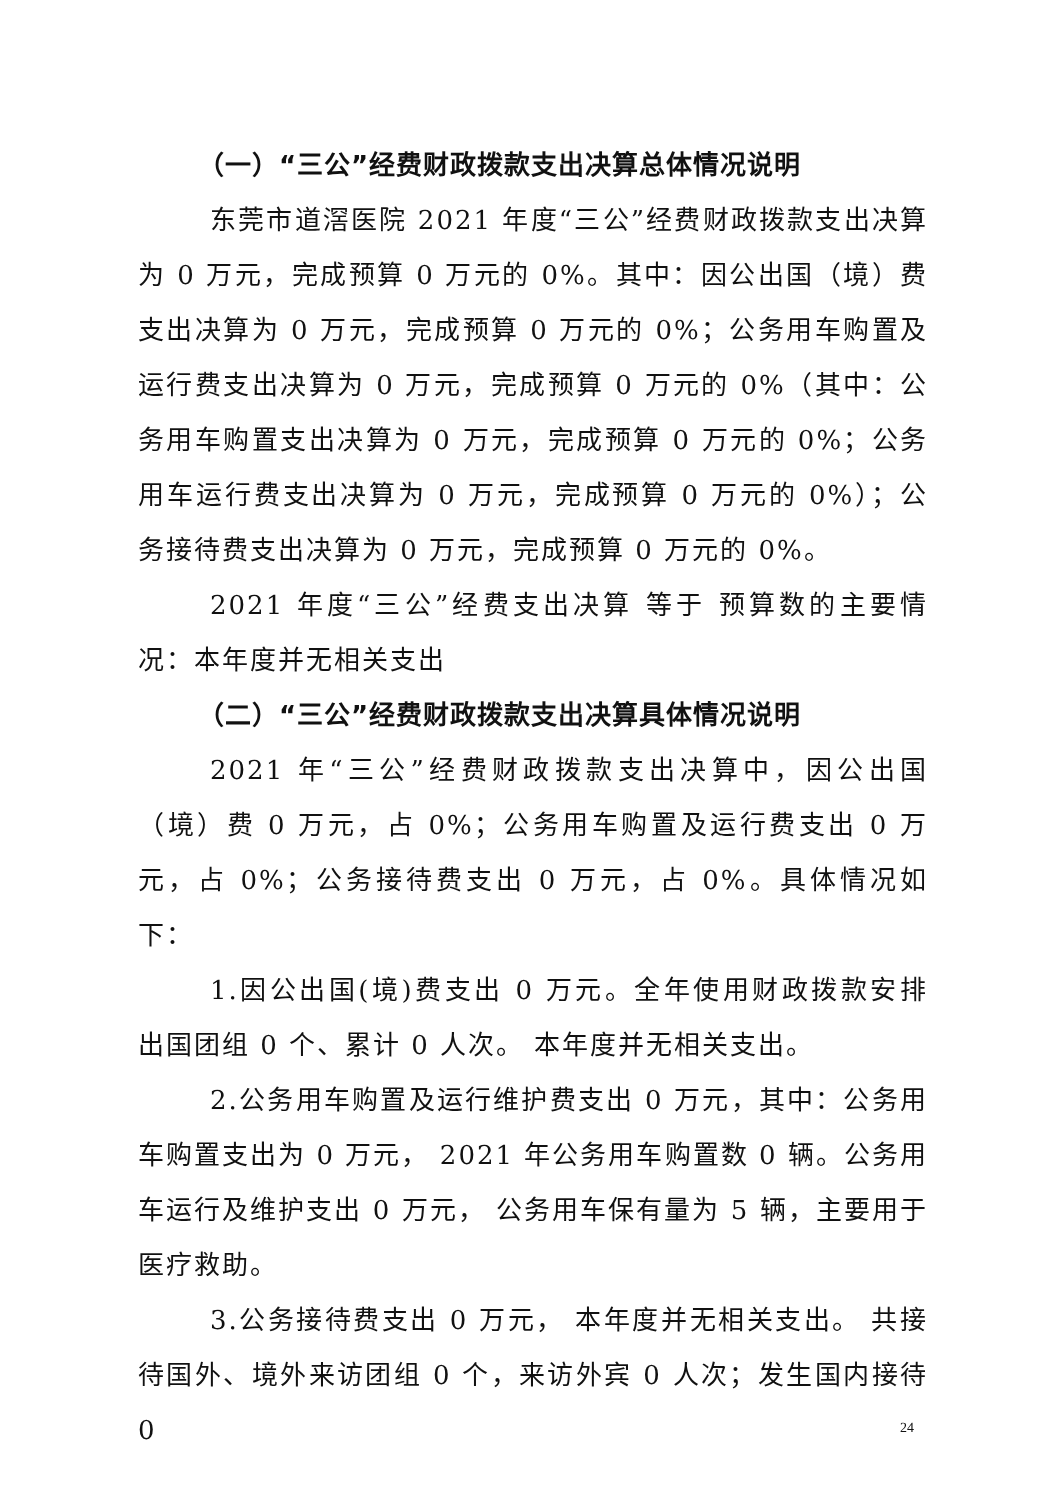（一）“三公”经费财政拨款支出决算总体情况说明
东莞市道滘医院 2021 年度“三公”经费财政拨款支出决算为 0 万元，完成预算 0 万元的 0%。其中：因公出国（境）费支出决算为 0 万元，完成预算 0 万元的 0%；公务用车购置及运行费支出决算为 0 万元，完成预算 0 万元的 0%（其中：公务用车购置支出决算为 0 万元，完成预算 0 万元的 0%；公务用车运行费支出决算为 0 万元，完成预算 0 万元的 0%）；公务接待费支出决算为 0 万元，完成预算 0 万元的 0%。
2021 年度“三公”经费支出决算 等于 预算数的主要情况：本年度并无相关支出
（二）“三公”经费财政拨款支出决算具体情况说明
2021 年“三公”经费财政拨款支出决算中，因公出国（境）费 0 万元，占 0%；公务用车购置及运行费支出 0 万元，占 0%；公务接待费支出 0 万元，占 0%。具体情况如下：
1.因公出国(境)费支出 0 万元。全年使用财政拨款安排 出国团组 0 个、累计 0 人次。 本年度并无相关支出。
2.公务用车购置及运行维护费支出 0 万元，其中：公务用车购置支出为 0 万元， 2021 年公务用车购置数 0 辆。公务用车运行及维护支出 0 万元， 公务用车保有量为 5 辆，主要用于 医疗救助。
3.公务接待费支出 0 万元， 本年度并无相关支出。 共接待国外、境外来访团组 0 个，来访外宾 0 人次；发生国内接待 0
24